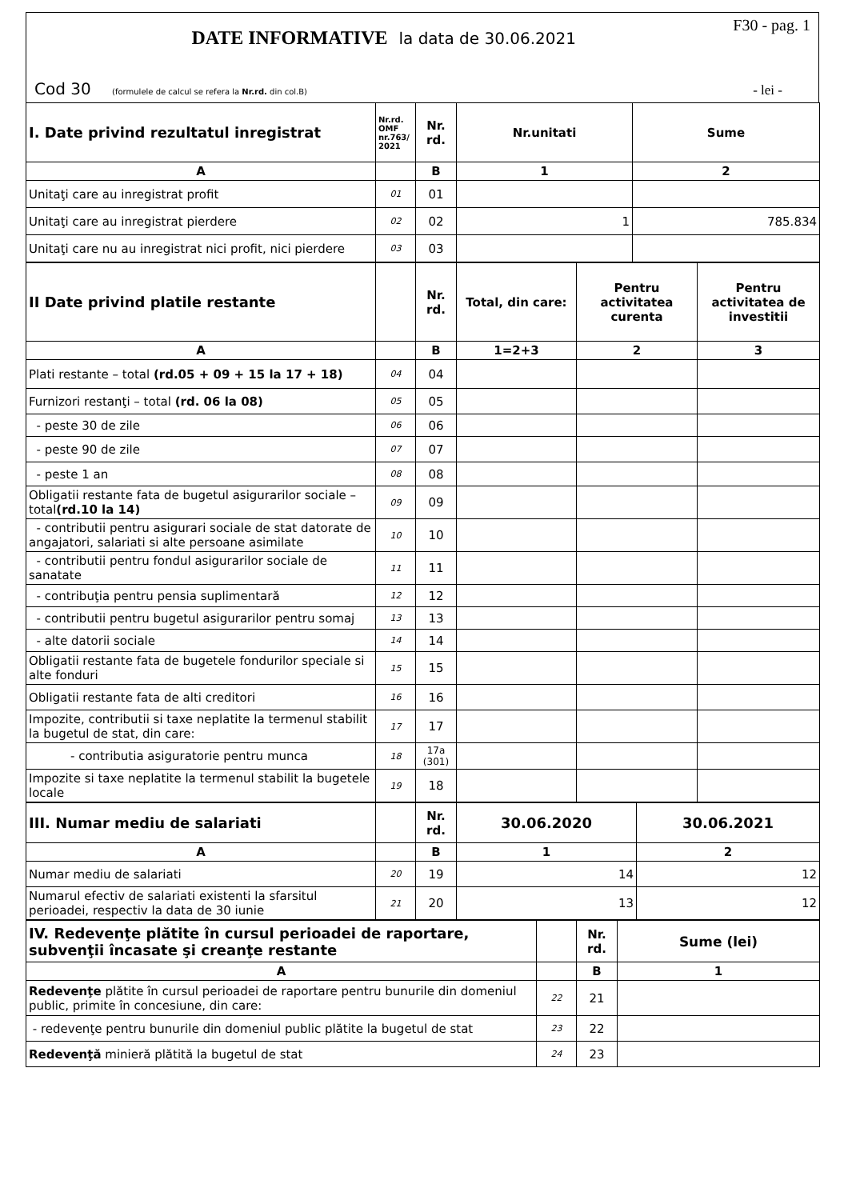F30 - pag. 1
DATE INFORMATIVE la data de 30.06.2021
Cod 30 (formulele de calcul se refera la Nr.rd. din col.B) - lei -
| I. Date privind rezultatul inregistrat | Nr.rd. OMF nr.763/ 2021 | Nr. rd. | Nr.unitati | Sume |
| --- | --- | --- | --- | --- |
| A | | B | 1 | 2 |
| Unitaţi care au inregistrat profit | 01 | 01 | | |
| Unitaţi care au inregistrat pierdere | 02 | 02 | 1 | 785.834 |
| Unitaţi care nu au inregistrat nici profit, nici pierdere | 03 | 03 | | |
| II Date privind platile restante | | Nr. rd. | Total, din care: | Pentru activitatea curenta | Pentru activitatea de investitii |
| --- | --- | --- | --- | --- | --- |
| A | | B | 1=2+3 | 2 | 3 |
| Plati restante – total (rd.05 + 09 + 15 la 17 + 18) | 04 | 04 | | | |
| Furnizori restanţi – total (rd. 06 la 08) | 05 | 05 | | | |
| - peste 30 de zile | 06 | 06 | | | |
| - peste 90 de zile | 07 | 07 | | | |
| - peste 1 an | 08 | 08 | | | |
| Obligatii restante fata de bugetul asigurarilor sociale – total (rd.10 la 14) | 09 | 09 | | | |
| - contributii pentru asigurari sociale de stat datorate de angajatori, salariati si alte persoane asimilate | 10 | 10 | | | |
| - contributii pentru fondul asigurarilor sociale de sanatate | 11 | 11 | | | |
| - contribuţia pentru pensia suplimentară | 12 | 12 | | | |
| - contributii pentru bugetul asigurarilor pentru somaj | 13 | 13 | | | |
| - alte datorii sociale | 14 | 14 | | | |
| Obligatii restante fata de bugetele fondurilor speciale si alte fonduri | 15 | 15 | | | |
| Obligatii restante fata de alti creditori | 16 | 16 | | | |
| Impozite, contributii si taxe neplatite la termenul stabilit la bugetul de stat, din care: | 17 | 17 | | | |
| - contributia asiguratorie pentru munca | 18 | 17a (301) | | | |
| Impozite si taxe neplatite la termenul stabilit la bugetele locale | 19 | 18 | | | |
| III. Numar mediu de salariati | | Nr. rd. | 30.06.2020 | 30.06.2021 |
| --- | --- | --- | --- | --- |
| A | | B | 1 | 2 |
| Numar mediu de salariati | 20 | 19 | 14 | 12 |
| Numarul efectiv de salariati existenti la sfarsitul perioadei, respectiv la data de 30 iunie | 21 | 20 | 13 | 12 |
| IV. Redevenţe plătite în cursul perioadei de raportare, subvenţii încasate şi creanţe restante | | Nr. rd. | Sume (lei) |
| --- | --- | --- | --- |
| A | | B | 1 |
| Redevenţe plătite în cursul perioadei de raportare pentru bunurile din domeniul public, primite în concesiune, din care: | 22 | 21 | |
| - redevenţe pentru bunurile din domeniul public plătite la bugetul de stat | 23 | 22 | |
| Redevenţă minieră plătită la bugetul de stat | 24 | 23 | |